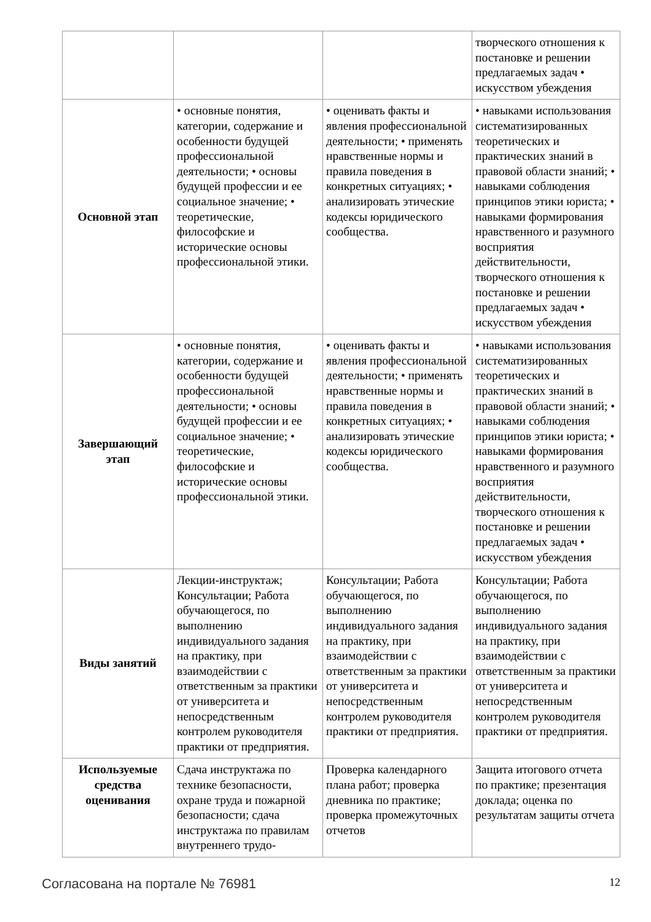| | | | творческого отношения к постановке и решении предлагаемых задач • искусством убеждения |
| Основной этап | • основные понятия, категории, содержание и особенности будущей профессиональной деятельности; • основы будущей профессии и ее социальное значение; • теоретические, философские и исторические основы профессиональной этики. | • оценивать факты и явления профессиональной деятельности; • применять нравственные нормы и правила поведения в конкретных ситуациях; • анализировать этические кодексы юридического сообщества. | • навыками использования систематизированных теоретических и практических знаний в правовой области знаний; • навыками соблюдения принципов этики юриста; • навыками формирования нравственного и разумного восприятия действительности, творческого отношения к постановке и решении предлагаемых задач • искусством убеждения |
| Завершающий этап | • основные понятия, категории, содержание и особенности будущей профессиональной деятельности; • основы будущей профессии и ее социальное значение; • теоретические, философские и исторические основы профессиональной этики. | • оценивать факты и явления профессиональной деятельности; • применять нравственные нормы и правила поведения в конкретных ситуациях; • анализировать этические кодексы юридического сообщества. | • навыками использования систематизированных теоретических и практических знаний в правовой области знаний; • навыками соблюдения принципов этики юриста; • навыками формирования нравственного и разумного восприятия действительности, творческого отношения к постановке и решении предлагаемых задач • искусством убеждения |
| Виды занятий | Лекции-инструктаж; Консультации; Работа обучающегося, по выполнению индивидуального задания на практику, при взаимодействии с ответственным за практики от университета и непосредственным контролем руководителя практики от предприятия. | Консультации; Работа обучающегося, по выполнению индивидуального задания на практику, при взаимодействии с ответственным за практики от университета и непосредственным контролем руководителя практики от предприятия. | Консультации; Работа обучающегося, по выполнению индивидуального задания на практику, при взаимодействии с ответственным за практики от университета и непосредственным контролем руководителя практики от предприятия. |
| Используемые средства оценивания | Сдача инструктажа по технике безопасности, охране труда и пожарной безопасности; сдача инструктажа по правилам внутреннего трудо- | Проверка календарного плана работ; проверка дневника по практике; проверка промежуточных отчетов | Защита итогового отчета по практике; презентация доклада; оценка по результатам защиты отчета |
Согласована на портале № 76981 12